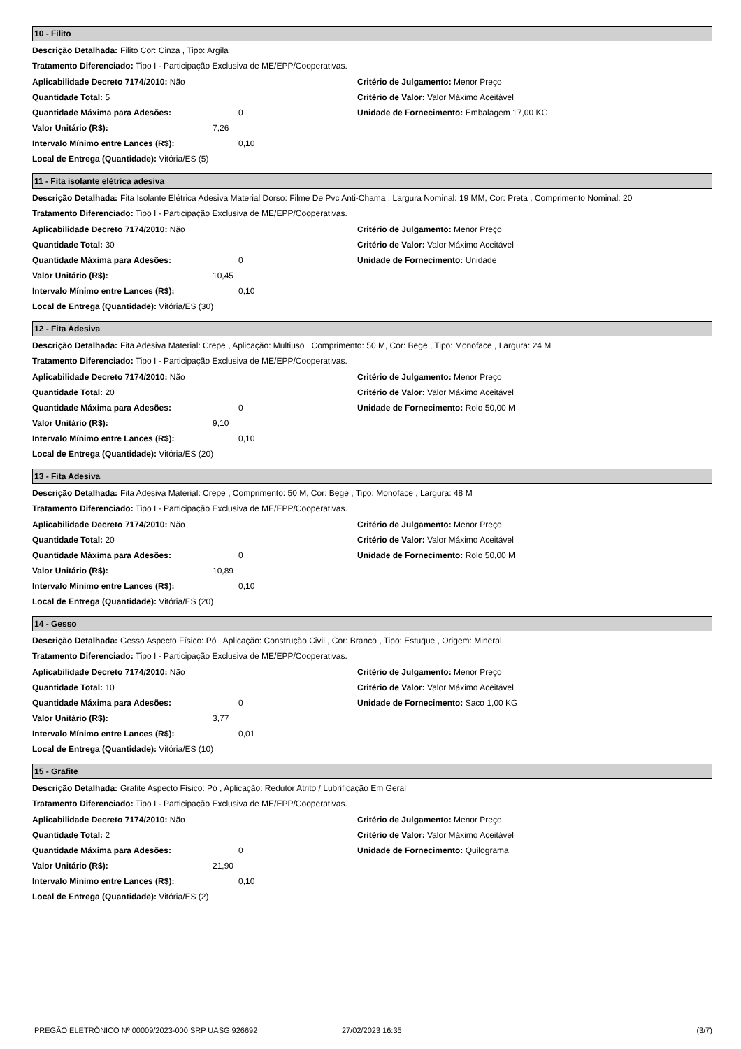10 - Filito
Descrição Detalhada: Filito Cor: Cinza , Tipo: Argila
Tratamento Diferenciado: Tipo I - Participação Exclusiva de ME/EPP/Cooperativas.
Aplicabilidade Decreto 7174/2010: Não
Quantidade Total: 5
Quantidade Máxima para Adesões: 0
Valor Unitário (R$): 7,26
Intervalo Mínimo entre Lances (R$): 0,10
Local de Entrega (Quantidade): Vitória/ES (5)
Critério de Julgamento: Menor Preço
Critério de Valor: Valor Máximo Aceitável
Unidade de Fornecimento: Embalagem 17,00 KG
11 - Fita isolante elétrica adesiva
Descrição Detalhada: Fita Isolante Elétrica Adesiva Material Dorso: Filme De Pvc Anti-Chama , Largura Nominal: 19 MM, Cor: Preta , Comprimento Nominal: 20
Tratamento Diferenciado: Tipo I - Participação Exclusiva de ME/EPP/Cooperativas.
Aplicabilidade Decreto 7174/2010: Não
Quantidade Total: 30
Quantidade Máxima para Adesões: 0
Valor Unitário (R$): 10,45
Intervalo Mínimo entre Lances (R$): 0,10
Local de Entrega (Quantidade): Vitória/ES (30)
Critério de Julgamento: Menor Preço
Critério de Valor: Valor Máximo Aceitável
Unidade de Fornecimento: Unidade
12 - Fita Adesiva
Descrição Detalhada: Fita Adesiva Material: Crepe , Aplicação: Multiuso , Comprimento: 50 M, Cor: Bege , Tipo: Monoface , Largura: 24 M
Tratamento Diferenciado: Tipo I - Participação Exclusiva de ME/EPP/Cooperativas.
Aplicabilidade Decreto 7174/2010: Não
Quantidade Total: 20
Quantidade Máxima para Adesões: 0
Valor Unitário (R$): 9,10
Intervalo Mínimo entre Lances (R$): 0,10
Local de Entrega (Quantidade): Vitória/ES (20)
Critério de Julgamento: Menor Preço
Critério de Valor: Valor Máximo Aceitável
Unidade de Fornecimento: Rolo 50,00 M
13 - Fita Adesiva
Descrição Detalhada: Fita Adesiva Material: Crepe , Comprimento: 50 M, Cor: Bege , Tipo: Monoface , Largura: 48 M
Tratamento Diferenciado: Tipo I - Participação Exclusiva de ME/EPP/Cooperativas.
Aplicabilidade Decreto 7174/2010: Não
Quantidade Total: 20
Quantidade Máxima para Adesões: 0
Valor Unitário (R$): 10,89
Intervalo Mínimo entre Lances (R$): 0,10
Local de Entrega (Quantidade): Vitória/ES (20)
Critério de Julgamento: Menor Preço
Critério de Valor: Valor Máximo Aceitável
Unidade de Fornecimento: Rolo 50,00 M
14 - Gesso
Descrição Detalhada: Gesso Aspecto Físico: Pó , Aplicação: Construção Civil , Cor: Branco , Tipo: Estuque , Origem: Mineral
Tratamento Diferenciado: Tipo I - Participação Exclusiva de ME/EPP/Cooperativas.
Aplicabilidade Decreto 7174/2010: Não
Quantidade Total: 10
Quantidade Máxima para Adesões: 0
Valor Unitário (R$): 3,77
Intervalo Mínimo entre Lances (R$): 0,01
Local de Entrega (Quantidade): Vitória/ES (10)
Critério de Julgamento: Menor Preço
Critério de Valor: Valor Máximo Aceitável
Unidade de Fornecimento: Saco 1,00 KG
15 - Grafite
Descrição Detalhada: Grafite Aspecto Físico: Pó , Aplicação: Redutor Atrito / Lubrificação Em Geral
Tratamento Diferenciado: Tipo I - Participação Exclusiva de ME/EPP/Cooperativas.
Aplicabilidade Decreto 7174/2010: Não
Quantidade Total: 2
Quantidade Máxima para Adesões: 0
Valor Unitário (R$): 21,90
Intervalo Mínimo entre Lances (R$): 0,10
Local de Entrega (Quantidade): Vitória/ES (2)
Critério de Julgamento: Menor Preço
Critério de Valor: Valor Máximo Aceitável
Unidade de Fornecimento: Quilograma
PREGÃO ELETRÔNICO Nº 00009/2023-000 SRP UASG 926692 27/02/2023 16:35 (3/7)